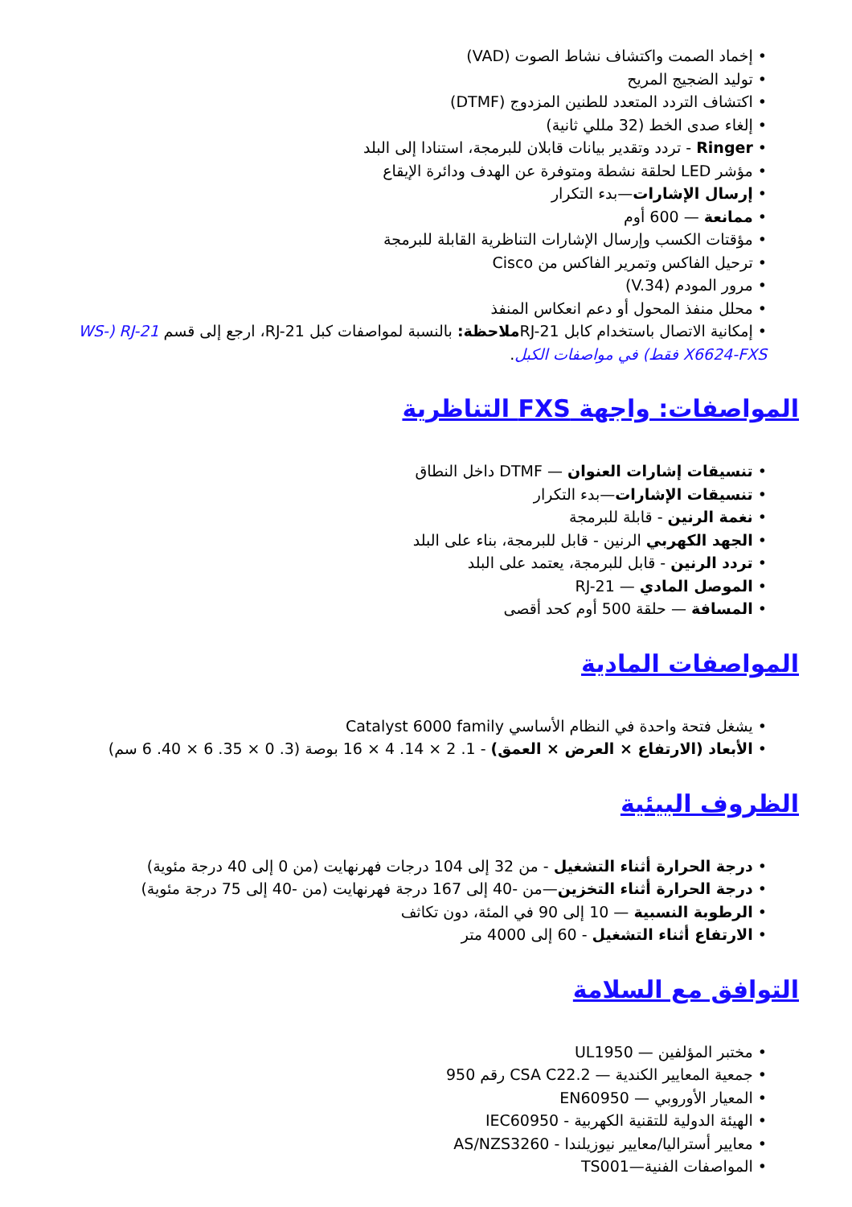• إخماد الصمت واكتشاف نشاط الصوت (VAD)
• توليد الضجيج المريح
• اكتشاف التردد المتعدد للطنين المزدوج (DTMF)
• إلغاء صدى الخط (32 مللي ثانية)
• Ringer - تردد وتقدير بيانات قابلان للبرمجة، استنادا إلى البلد
• مؤشر LED لحلقة نشطة ومتوفرة عن الهدف ودائرة الإيقاع
• إرسال الإشارات—بدء التكرار
• ممانعة — 600 أوم
• مؤقتات الكسب وإرسال الإشارات التناظرية القابلة للبرمجة
• ترحيل الفاكس وتمرير الفاكس من Cisco
• مرور المودم (V.34)
• محلل منفذ المحول أو دعم انعكاس المنفذ
• إمكانية الاتصال باستخدام كابل RJ-21ملاحظة: بالنسبة لمواصفات كبل RJ-21، ارجع إلى قسم RJ-21 (WS-X6624-FXS فقط) في مواصفات الكبل.
المواصفات: واجهة FXS التناظرية
• تنسيقات إشارات العنوان — DTMF داخل النطاق
• تنسيقات الإشارات—بدء التكرار
• نغمة الرنين - قابلة للبرمجة
• الجهد الكهربي الرنين - قابل للبرمجة، بناء على البلد
• تردد الرنين - قابل للبرمجة، يعتمد على البلد
• الموصل المادي — RJ-21
• المسافة — حلقة 500 أوم كحد أقصى
المواصفات المادية
• يشغل فتحة واحدة في النظام الأساسي Catalyst 6000 family
• الأبعاد (الارتفاع × العرض × العمق) - 1. 2 × 14. 4 × 16 بوصة (3. 0 × 35. 6 × 40. 6 سم)
الظروف البيئية
• درجة الحرارة أثناء التشغيل - من 32 إلى 104 درجات فهرنهايت (من 0 إلى 40 درجة مئوية)
• درجة الحرارة أثناء التخزين—من -40 إلى 167 درجة فهرنهايت (من -40 إلى 75 درجة مئوية)
• الرطوبة النسبية — 10 إلى 90 في المئة، دون تكاثف
• الارتفاع أثناء التشغيل - 60 إلى 4000 متر
التوافق مع السلامة
• مختبر المؤلفين — UL1950
• جمعية المعايير الكندية — CSA C22.2 رقم 950
• المعيار الأوروبي — EN60950
• الهيئة الدولية للتقنية الكهربية - IEC60950
• معايير أستراليا/معايير نيوزيلندا - AS/NZS3260
• المواصفات الفنية—TS001